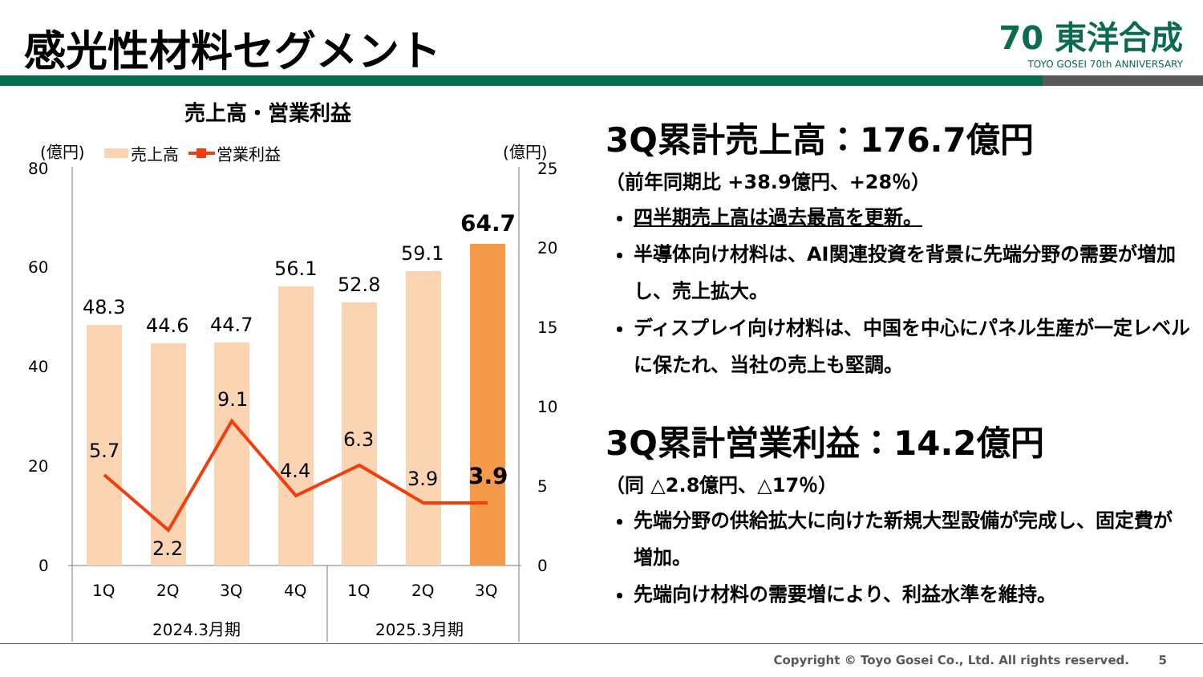感光性材料セグメント
70 東洋合成
TOYO GOSEI 70th ANNIVERSARY
売上高・営業利益
(億円)
売上高
営業利益
(億円)
80
60
40
20
0
25
20
15
10
5
0
48.3
44.6
44.7
56.1
52.8
59.1
64.7
5.7
2.2
9.1
4.4
6.3
3.9
3.9
1Q
2Q
3Q
4Q
1Q
2Q
3Q
2024.3月期
2025.3月期
3Q累計売上高：176.7億円
（前年同期比 +38.9億円、+28％）
四半期売上高は過去最高を更新。
半導体向け材料は、AI関連投資を背景に先端分野の需要が増加し、売上拡大。
ディスプレイ向け材料は、中国を中心にパネル生産が一定レベルに保たれ、当社の売上も堅調。
3Q累計営業利益：14.2億円
（同 △2.8億円、△17％）
先端分野の供給拡大に向けた新規大型設備が完成し、固定費が増加。
先端向け材料の需要増により、利益水準を維持。
Copyright © Toyo Gosei Co., Ltd. All rights reserved. 5